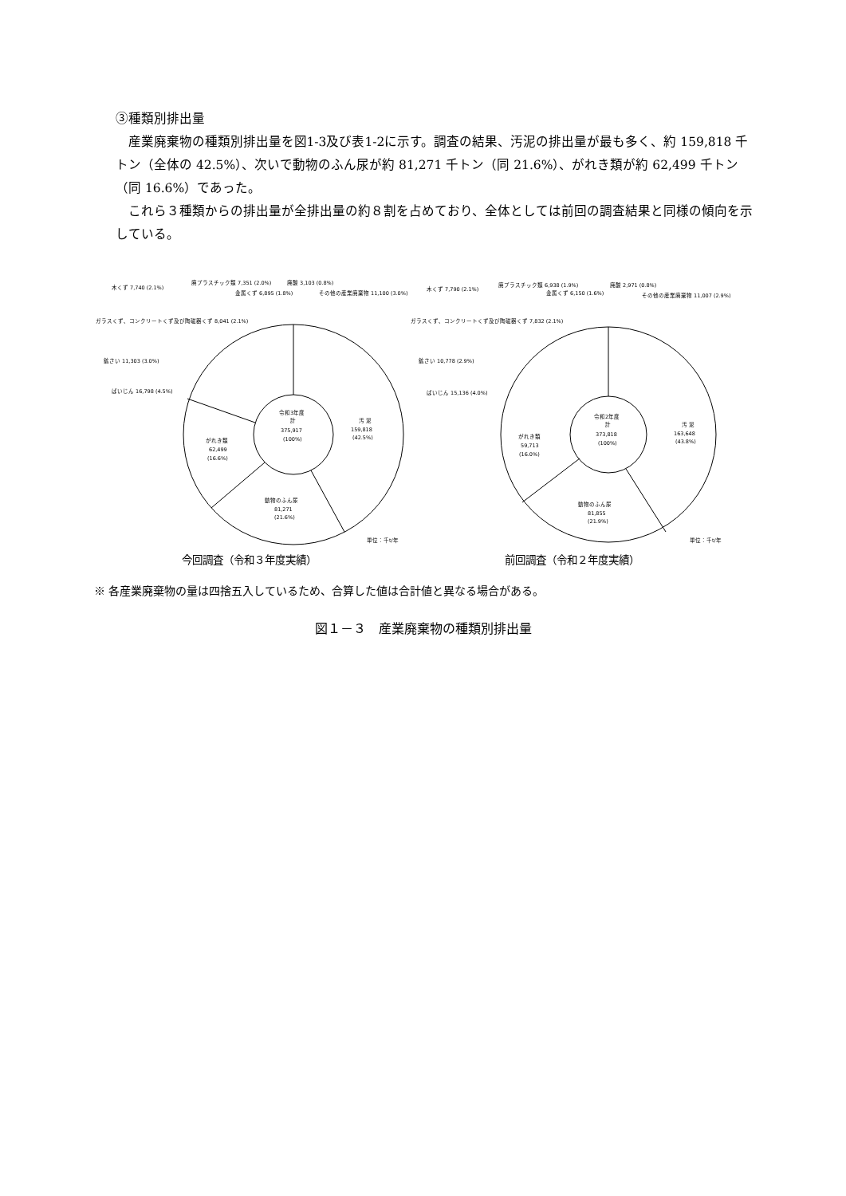③種類別排出量
産業廃棄物の種類別排出量を図1-3及び表1-2に示す。調査の結果、汚泥の排出量が最も多く、約 159,818 千トン（全体の 42.5%）、次いで動物のふん尿が約 81,271 千トン（同 21.6%）、がれき類が約 62,499 千トン（同 16.6%）であった。
これら３種類からの排出量が全排出量の約８割を占めており、全体としては前回の調査結果と同様の傾向を示している。
令和3年度
計
375,917
(100%)
汚 泥
159,818
(42.5%)
動物のふん尿
81,271
(21.6%)
がれき類
62,499
(16.6%)
ばいじん 16,798 (4.5%)
鉱さい 11,303 (3.0%)
ガラスくず、コンクリートくず及び陶磁器くず 8,041 (2.1%)
木くず 7,740 (2.1%)
廃プラスチック類 7,351 (2.0%)
金属くず 6,895 (1.8%)
廃酸 3,103 (0.8%)
その他の産業廃棄物 11,100 (3.0%)
単位：千t/年
今回調査（令和３年度実績）
令和2年度
計
373,818
(100%)
汚 泥
163,648
(43.8%)
動物のふん尿
81,855
(21.9%)
がれき類
59,713
(16.0%)
ばいじん 15,136 (4.0%)
鉱さい 10,778 (2.9%)
ガラスくず、コンクリートくず及び陶磁器くず 7,832 (2.1%)
木くず 7,790 (2.1%)
廃プラスチック類 6,938 (1.9%)
金属くず 6,150 (1.6%)
廃酸 2,971 (0.8%)
その他の産業廃棄物 11,007 (2.9%)
単位：千t/年
前回調査（令和２年度実績）
※ 各産業廃棄物の量は四捨五入しているため、合算した値は合計値と異なる場合がある。
図１－３　産業廃棄物の種類別排出量